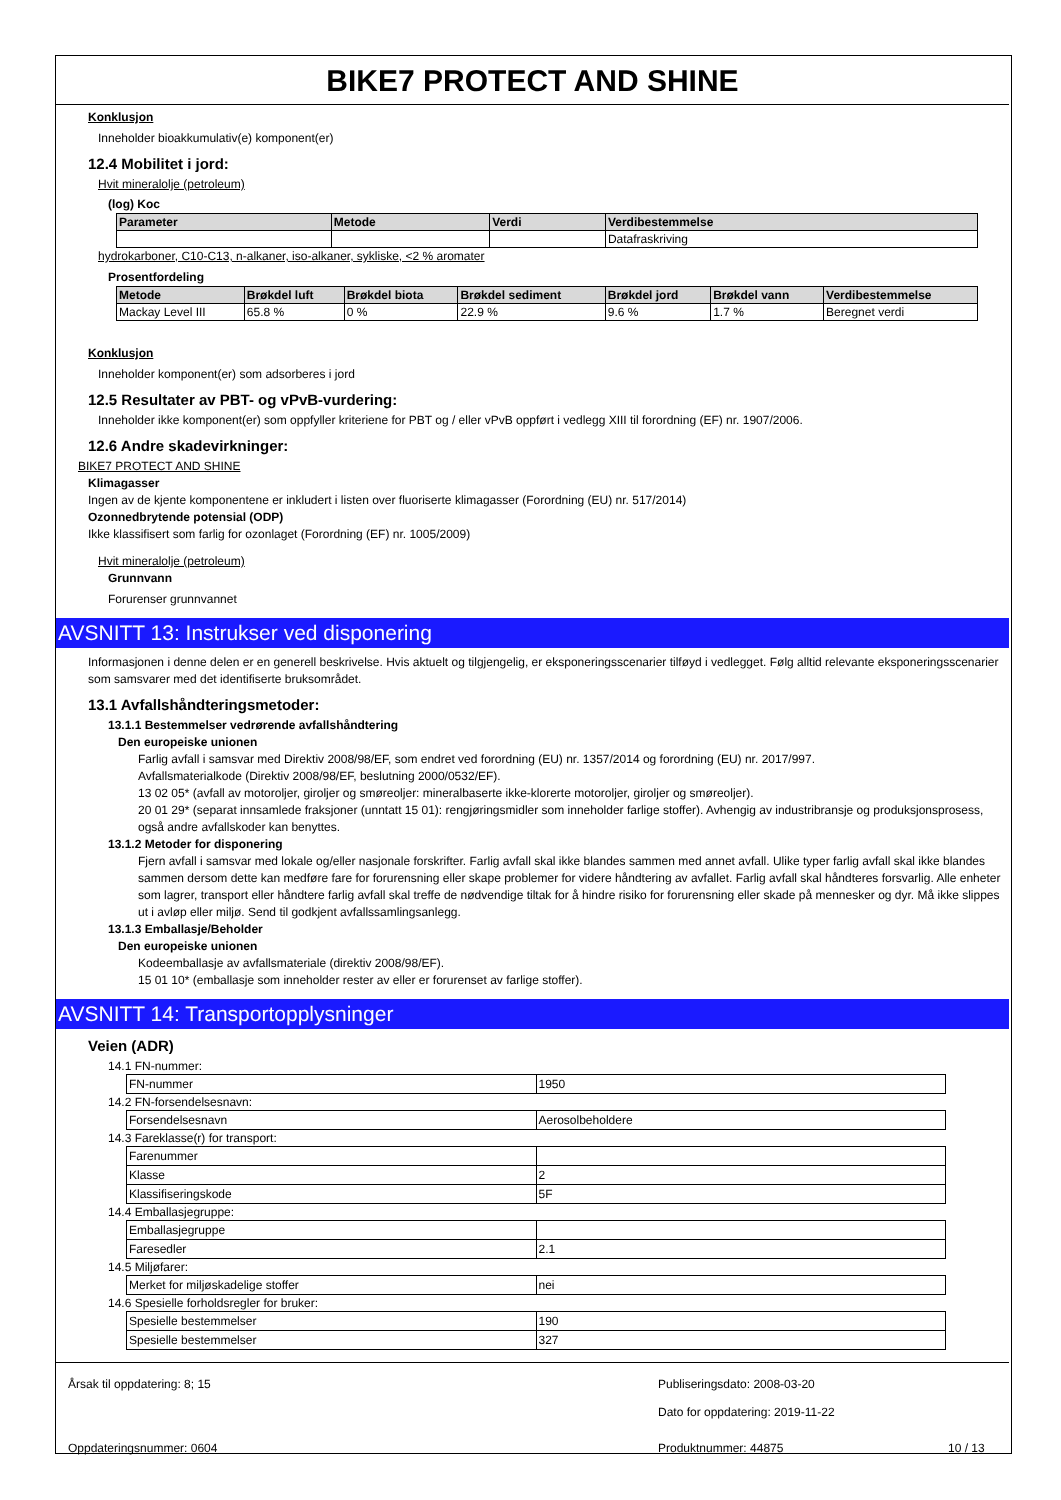BIKE7 PROTECT AND SHINE
Konklusjon
Inneholder bioakkumulativ(e) komponent(er)
12.4 Mobilitet i jord:
Hvit mineralolje (petroleum)
(log) Koc
| Parameter | Metode | Verdi | Verdibestemmelse |
| --- | --- | --- | --- |
| | | | Datafraskriving |
hydrokarboner, C10-C13, n-alkaner, iso-alkaner, sykliske, <2 % aromater
Prosentfordeling
| Metode | Brøkdel luft | Brøkdel biota | Brøkdel sediment | Brøkdel jord | Brøkdel vann | Verdibestemmelse |
| --- | --- | --- | --- | --- | --- | --- |
| Mackay Level III | 65.8 % | 0 % | 22.9 % | 9.6 % | 1.7 % | Beregnet verdi |
Konklusjon
Inneholder komponent(er) som adsorberes i jord
12.5 Resultater av PBT- og vPvB-vurdering:
Inneholder ikke komponent(er) som oppfyller kriteriene for PBT og / eller vPvB oppført i vedlegg XIII til forordning (EF) nr. 1907/2006.
12.6 Andre skadevirkninger:
BIKE7 PROTECT AND SHINE
Klimagasser
Ingen av de kjente komponentene er inkludert i listen over fluoriserte klimagasser (Forordning (EU) nr. 517/2014)
Ozonnedbrytende potensial (ODP)
Ikke klassifisert som farlig for ozonlaget (Forordning (EF) nr. 1005/2009)
Hvit mineralolje (petroleum)
Grunnvann
Forurenser grunnvannet
AVSNITT 13: Instrukser ved disponering
Informasjonen i denne delen er en generell beskrivelse. Hvis aktuelt og tilgjengelig, er eksponeringsscenarier tilføyd i vedlegget. Følg alltid relevante eksponeringsscenarier som samsvarer med det identifiserte bruksområdet.
13.1 Avfallshåndteringsmetoder:
13.1.1 Bestemmelser vedrørende avfallshåndtering
Den europeiske unionen
Farlig avfall i samsvar med Direktiv 2008/98/EF, som endret ved forordning (EU) nr. 1357/2014 og forordning (EU) nr. 2017/997.
Avfallsmaterialkode (Direktiv 2008/98/EF, beslutning 2000/0532/EF).
13 02 05* (avfall av motoroljer, giroljer og smøreoljer: mineralbaserte ikke-klorerte motoroljer, giroljer og smøreoljer).
20 01 29* (separat innsamlede fraksjoner (unntatt 15 01): rengjøringsmidler som inneholder farlige stoffer). Avhengig av industribransje og produksjonsprosess, også andre avfallskoder kan benyttes.
13.1.2 Metoder for disponering
Fjern avfall i samsvar med lokale og/eller nasjonale forskrifter. Farlig avfall skal ikke blandes sammen med annet avfall. Ulike typer farlig avfall skal ikke blandes sammen dersom dette kan medføre fare for forurensning eller skape problemer for videre håndtering av avfallet. Farlig avfall skal håndteres forsvarlig. Alle enheter som lagrer, transport eller håndtere farlig avfall skal treffe de nødvendige tiltak for å hindre risiko for forurensning eller skade på mennesker og dyr. Må ikke slippes ut i avløp eller miljø. Send til godkjent avfallssamlingsanlegg.
13.1.3 Emballasje/Beholder
Den europeiske unionen
Kodeemballasje av avfallsmateriale (direktiv 2008/98/EF).
15 01 10* (emballasje som inneholder rester av eller er forurenset av farlige stoffer).
AVSNITT 14: Transportopplysninger
Veien (ADR)
14.1 FN-nummer:
| FN-nummer | 1950 |
14.2 FN-forsendelsesnavn:
| Forsendelsesnavn | Aerosolbeholdere |
14.3 Fareklasse(r) for transport:
| Farenummer | |
| Klasse | 2 |
| Klassifiseringskode | 5F |
14.4 Emballasjegruppe:
| Emballasjegruppe | |
| Faresedler | 2.1 |
14.5 Miljøfarer:
| Merket for miljøskadelige stoffer | nei |
14.6 Spesielle forholdsregler for bruker:
| Spesielle bestemmelser | 190 |
| Spesielle bestemmelser | 327 |
Årsak til oppdatering: 8; 15 Publiseringsdato: 2008-03-20
Dato for oppdatering: 2019-11-22
Oppdateringsnummer: 0604 Produktnummer: 44875 10 / 13